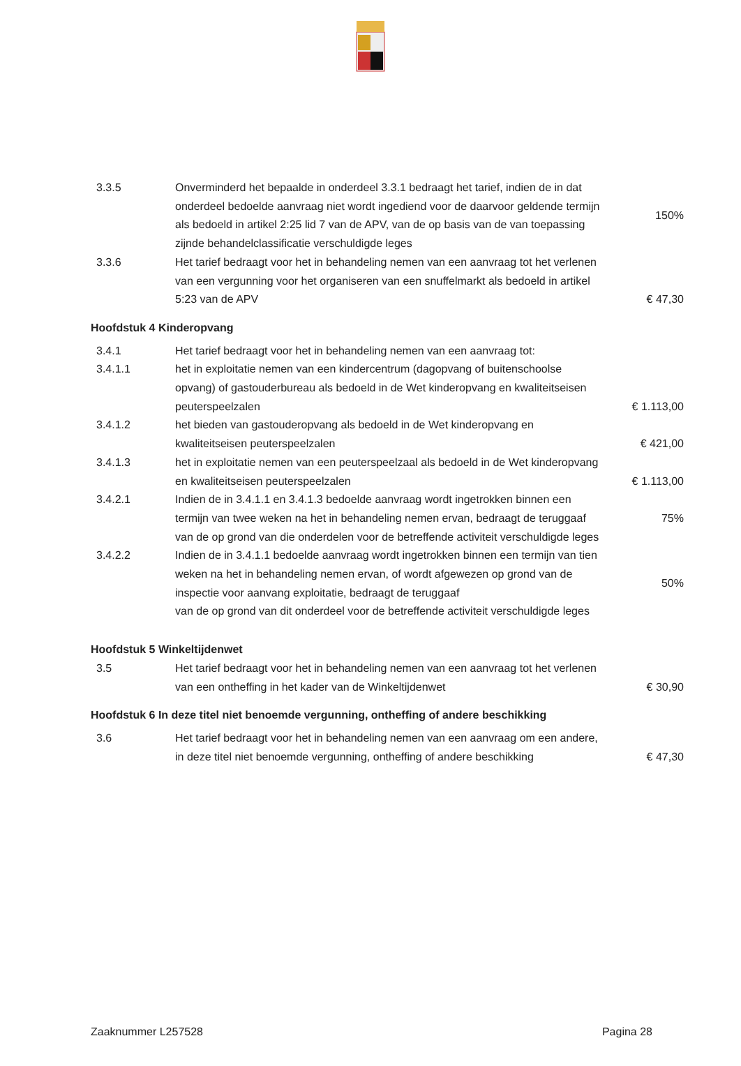| 3.3.5 | Onverminderd het bepaalde in onderdeel 3.3.1 bedraagt het tarief, indien de in dat onderdeel bedoelde aanvraag niet wordt ingediend voor de daarvoor geldende termijn als bedoeld in artikel 2:25 lid 7 van de APV, van de op basis van de van toepassing zijnde behandelclassificatie verschuldigde leges | 150% |
| 3.3.6 | Het tarief bedraagt voor het in behandeling nemen van een aanvraag tot het verlenen van een vergunning voor het organiseren van een snuffelmarkt als bedoeld in artikel 5:23 van de APV | € 47,30 |
| Hoofdstuk 4 Kinderopvang | | |
| 3.4.1 | Het tarief bedraagt voor het in behandeling nemen van een aanvraag tot: | |
| 3.4.1.1 | het in exploitatie nemen van een kindercentrum (dagopvang of buitenschoolse opvang) of gastouderbureau als bedoeld in de Wet kinderopvang en kwaliteitseisen peuterspeelzalen | € 1.113,00 |
| 3.4.1.2 | het bieden van gastouderopvang als bedoeld in de Wet kinderopvang en kwaliteitseisen peuterspeelzalen | € 421,00 |
| 3.4.1.3 | het in exploitatie nemen van een peuterspeelzaal als bedoeld in de Wet kinderopvang en kwaliteitseisen peuterspeelzalen | € 1.113,00 |
| 3.4.2.1 | Indien de in 3.4.1.1 en 3.4.1.3 bedoelde aanvraag wordt ingetrokken binnen een termijn van twee weken na het in behandeling nemen ervan, bedraagt de teruggaaf van de op grond van die onderdelen voor de betreffende activiteit verschuldigde leges | 75% |
| 3.4.2.2 | Indien de in 3.4.1.1 bedoelde aanvraag wordt ingetrokken binnen een termijn van tien weken na het in behandeling nemen ervan, of wordt afgewezen op grond van de inspectie voor aanvang exploitatie, bedraagt de teruggaaf van de op grond van dit onderdeel voor de betreffende activiteit verschuldigde leges | 50% |
| Hoofdstuk 5 Winkeltijdenwet | | |
| 3.5 | Het tarief bedraagt voor het in behandeling nemen van een aanvraag tot het verlenen van een ontheffing in het kader van de Winkeltijdenwet | € 30,90 |
| Hoofdstuk 6 In deze titel niet benoemde vergunning, ontheffing of andere beschikking | | |
| 3.6 | Het tarief bedraagt voor het in behandeling nemen van een aanvraag om een andere, in deze titel niet benoemde vergunning, ontheffing of andere beschikking | € 47,30 |
Zaaknummer L257528 Pagina 28